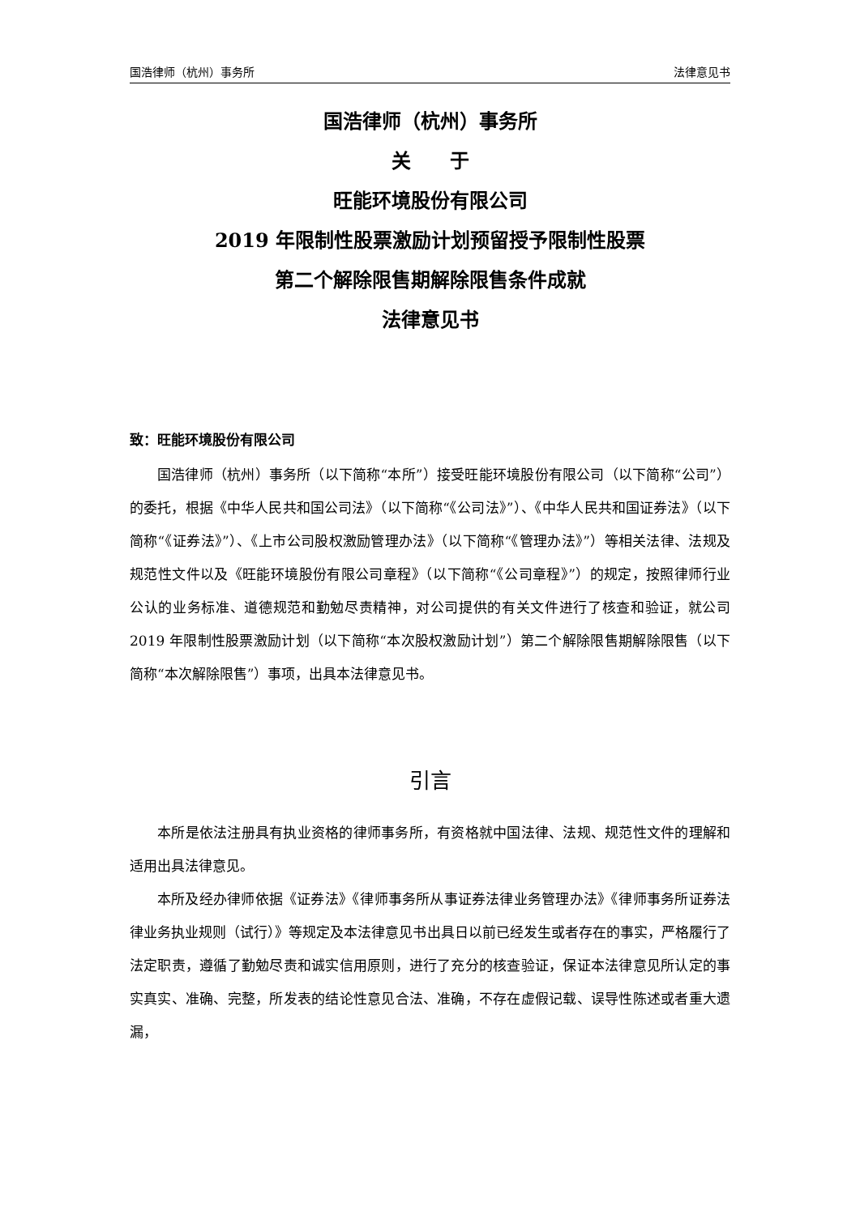国浩律师（杭州）事务所 法律意见书
国浩律师（杭州）事务所
关　　于
旺能环境股份有限公司
2019 年限制性股票激励计划预留授予限制性股票
第二个解除限售期解除限售条件成就
法律意见书
致：旺能环境股份有限公司
国浩律师（杭州）事务所（以下简称“本所”）接受旺能环境股份有限公司（以下简称“公司”）的委托，根据《中华人民共和国公司法》（以下简称“《公司法》”）、《中华人民共和国证券法》（以下简称“《证券法》”）、《上市公司股权激励管理办法》（以下简称“《管理办法》”）等相关法律、法规及规范性文件以及《旺能环境股份有限公司章程》（以下简称“《公司章程》”）的规定，按照律师行业公认的业务标准、道德规范和勤勉尽责精神，对公司提供的有关文件进行了核查和验证，就公司 2019 年限制性股票激励计划（以下简称“本次股权激励计划”）第二个解除限售期解除限售（以下简称“本次解除限售”）事项，出具本法律意见书。
引言
本所是依法注册具有执业资格的律师事务所，有资格就中国法律、法规、规范性文件的理解和适用出具法律意见。
本所及经办律师依据《证券法》《律师事务所从事证券法律业务管理办法》《律师事务所证券法律业务执业规则（试行）》等规定及本法律意见书出具日以前已经发生或者存在的事实，严格履行了法定职责，遵循了勤勉尽责和诚实信用原则，进行了充分的核查验证，保证本法律意见所认定的事实真实、准确、完整，所发表的结论性意见合法、准确，不存在虚假记载、误导性陈述或者重大遗漏，